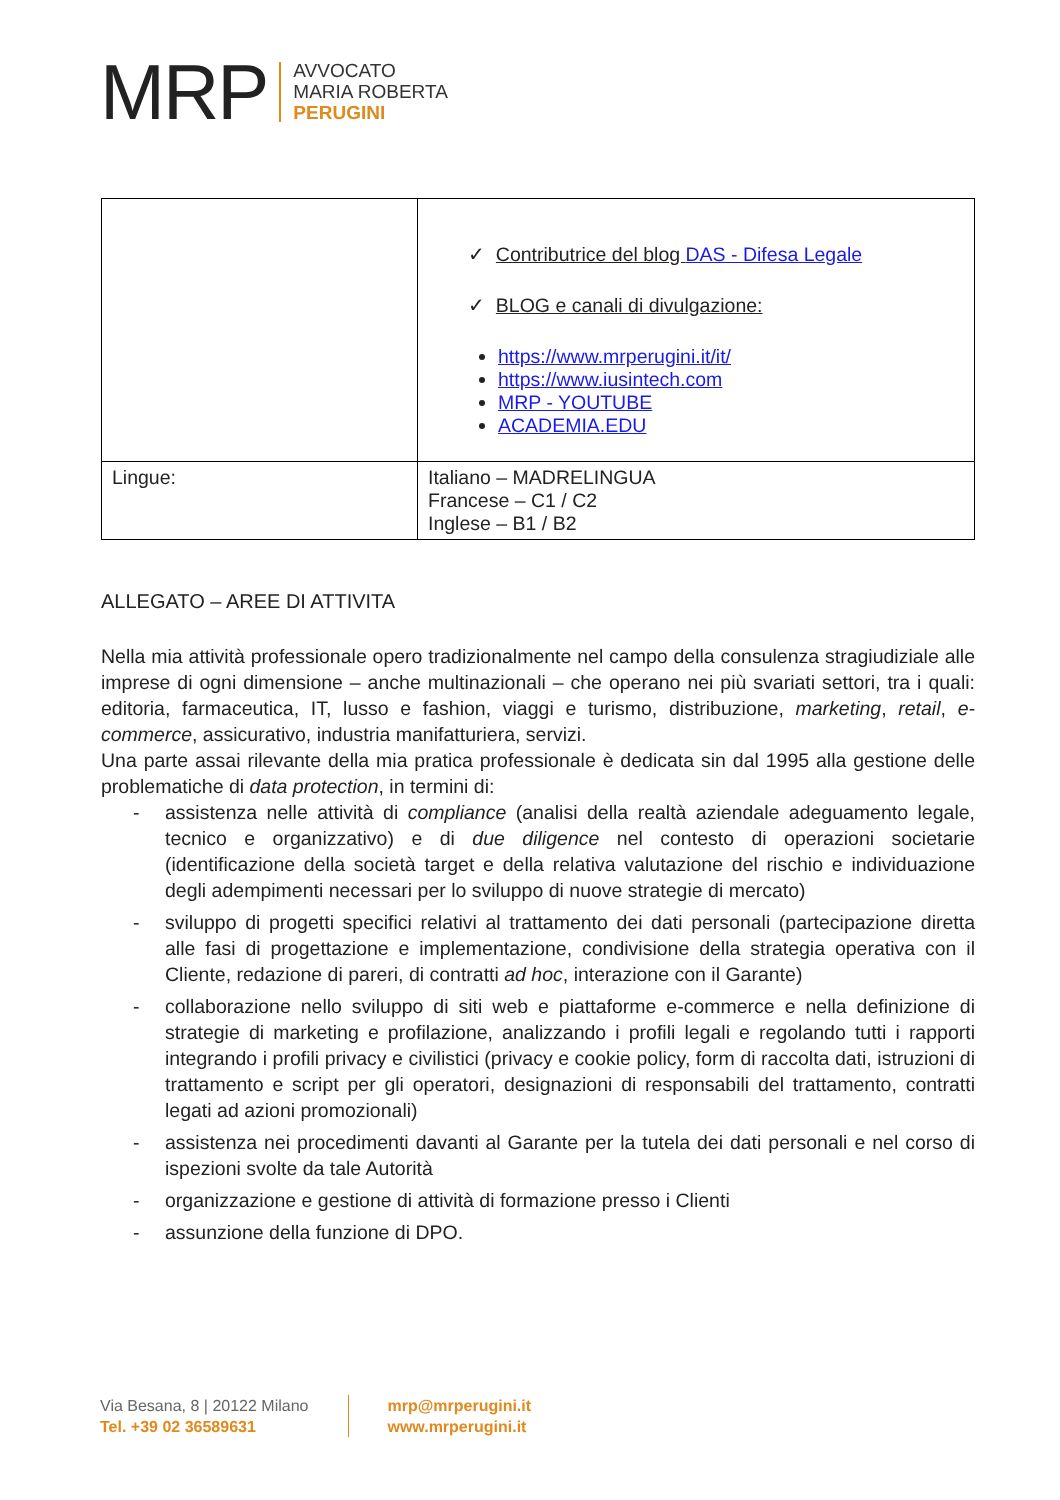MRP
AVVOCATO
MARIA ROBERTA
PERUGINI
| | ✓ Contributrice del blog DAS - Difesa Legale ✓ BLOG e canali di divulgazione: https://www.mrperugini.it/it/ https://www.iusintech.com MRP - YOUTUBE ACADEMIA.EDU |
| Lingue: | Italiano – MADRELINGUA Francese – C1 / C2 Inglese – B1 / B2 |
ALLEGATO – AREE DI ATTIVITA
Nella mia attività professionale opero tradizionalmente nel campo della consulenza stragiudiziale alle imprese di ogni dimensione – anche multinazionali – che operano nei più svariati settori, tra i quali: editoria, farmaceutica, IT, lusso e fashion, viaggi e turismo, distribuzione, marketing, retail, e-commerce, assicurativo, industria manifatturiera, servizi.
Una parte assai rilevante della mia pratica professionale è dedicata sin dal 1995 alla gestione delle problematiche di data protection, in termini di:
- assistenza nelle attività di compliance (analisi della realtà aziendale adeguamento legale, tecnico e organizzativo) e di due diligence nel contesto di operazioni societarie (identificazione della società target e della relativa valutazione del rischio e individuazione degli adempimenti necessari per lo sviluppo di nuove strategie di mercato)
- sviluppo di progetti specifici relativi al trattamento dei dati personali (partecipazione diretta alle fasi di progettazione e implementazione, condivisione della strategia operativa con il Cliente, redazione di pareri, di contratti ad hoc, interazione con il Garante)
- collaborazione nello sviluppo di siti web e piattaforme e-commerce e nella definizione di strategie di marketing e profilazione, analizzando i profili legali e regolando tutti i rapporti integrando i profili privacy e civilistici (privacy e cookie policy, form di raccolta dati, istruzioni di trattamento e script per gli operatori, designazioni di responsabili del trattamento, contratti legati ad azioni promozionali)
- assistenza nei procedimenti davanti al Garante per la tutela dei dati personali e nel corso di ispezioni svolte da tale Autorità
- organizzazione e gestione di attività di formazione presso i Clienti
- assunzione della funzione di DPO.
Via Besana, 8 | 20122 Milano
Tel. +39 02 36589631
mrp@mrperugini.it
www.mrperugini.it